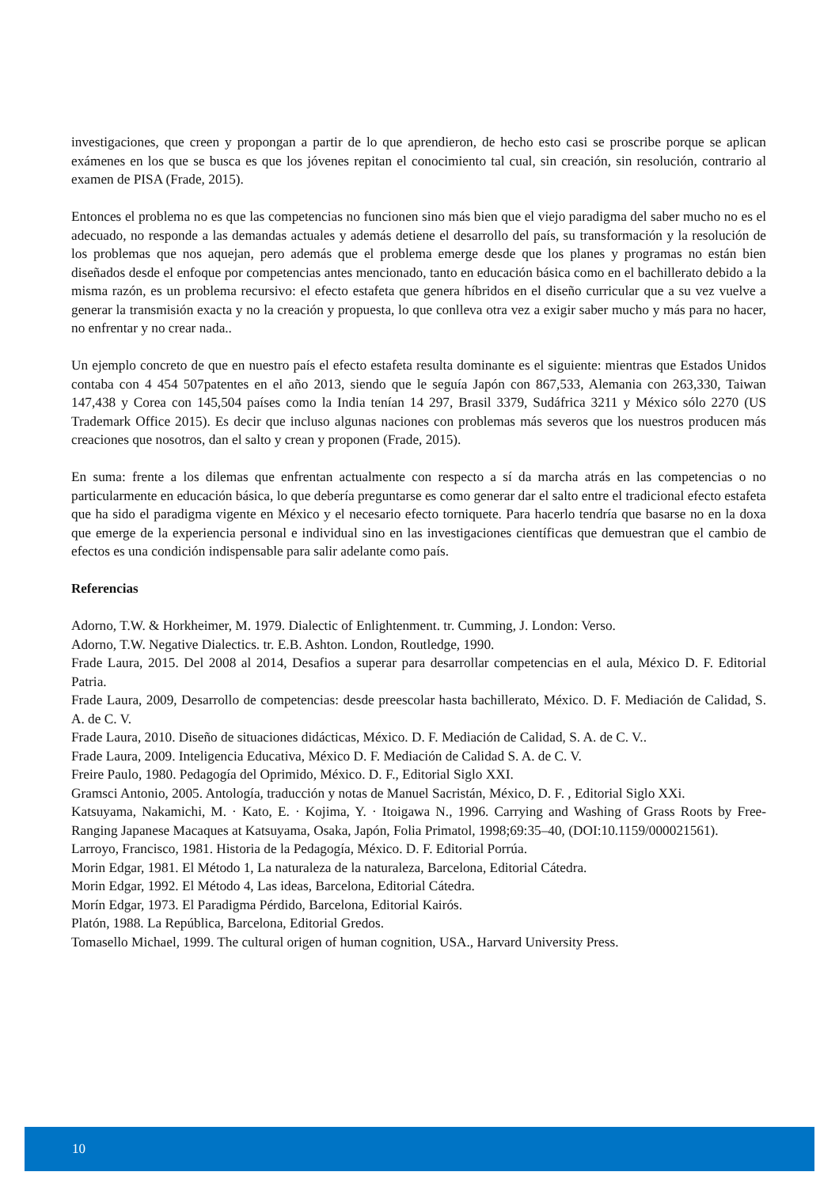investigaciones, que creen y propongan a partir de lo que aprendieron, de hecho esto casi se proscribe porque se aplican exámenes en los que se busca es que los jóvenes repitan el conocimiento tal cual, sin creación, sin resolución, contrario al examen de PISA (Frade, 2015).
Entonces el problema no es que las competencias no funcionen sino más bien que el viejo paradigma del saber mucho no es el adecuado, no responde a las demandas actuales y además detiene el desarrollo del país, su transformación y la resolución de los problemas que nos aquejan, pero además que el problema emerge desde que los planes y programas no están bien diseñados desde el enfoque por competencias antes mencionado, tanto en educación básica como en el bachillerato debido a la misma razón, es un problema recursivo: el efecto estafeta que genera híbridos en el diseño curricular que a su vez vuelve a generar la transmisión exacta y no la creación y propuesta, lo que conlleva otra vez a exigir saber mucho y más para no hacer, no enfrentar y no crear nada..
Un ejemplo concreto de que en nuestro país el efecto estafeta resulta dominante es el siguiente: mientras que Estados Unidos contaba con 4 454 507patentes en el año 2013, siendo que le seguía Japón con 867,533, Alemania con 263,330, Taiwan 147,438 y Corea con 145,504 países como la India tenían 14 297, Brasil 3379, Sudáfrica 3211 y México sólo 2270 (US Trademark Office 2015). Es decir que incluso algunas naciones con problemas más severos que los nuestros producen más creaciones que nosotros, dan el salto y crean y proponen (Frade, 2015).
En suma: frente a los dilemas que enfrentan actualmente con respecto a sí da marcha atrás en las competencias o no particularmente en educación básica, lo que debería preguntarse es como generar dar el salto entre el tradicional efecto estafeta que ha sido el paradigma vigente en México y el necesario efecto torniquete. Para hacerlo tendría que basarse no en la doxa que emerge de la experiencia personal e individual sino en las investigaciones científicas que demuestran que el cambio de efectos es una condición indispensable para salir adelante como país.
Referencias
Adorno, T.W. & Horkheimer, M. 1979. Dialectic of Enlightenment. tr. Cumming, J. London: Verso.
Adorno, T.W. Negative Dialectics. tr. E.B. Ashton. London, Routledge, 1990.
Frade Laura, 2015. Del 2008 al 2014, Desafios a superar para desarrollar competencias en el aula, México D. F. Editorial Patria.
Frade Laura, 2009, Desarrollo de competencias: desde preescolar hasta bachillerato, México. D. F. Mediación de Calidad, S. A. de C. V.
Frade Laura, 2010. Diseño de situaciones didácticas, México. D. F. Mediación de Calidad, S. A. de C. V..
Frade Laura, 2009. Inteligencia Educativa, México D. F. Mediación de Calidad S. A. de C. V.
Freire Paulo, 1980. Pedagogía del Oprimido, México. D. F., Editorial Siglo XXI.
Gramsci Antonio, 2005. Antología, traducción y notas de Manuel Sacristán, México, D. F. , Editorial Siglo XXi.
Katsuyama, Nakamichi, M. · Kato, E. · Kojima, Y. · Itoigawa N., 1996. Carrying and Washing of Grass Roots by Free-Ranging Japanese Macaques at Katsuyama, Osaka, Japón, Folia Primatol, 1998;69:35–40, (DOI:10.1159/000021561).
Larroyo, Francisco, 1981. Historia de la Pedagogía, México. D. F. Editorial Porrúa.
Morin Edgar, 1981. El Método 1, La naturaleza de la naturaleza, Barcelona, Editorial Cátedra.
Morin Edgar, 1992. El Método 4, Las ideas, Barcelona, Editorial Cátedra.
Morín Edgar, 1973. El Paradigma Pérdido, Barcelona, Editorial Kairós.
Platón, 1988. La República, Barcelona, Editorial Gredos.
Tomasello Michael, 1999. The cultural origen of human cognition, USA., Harvard University Press.
10